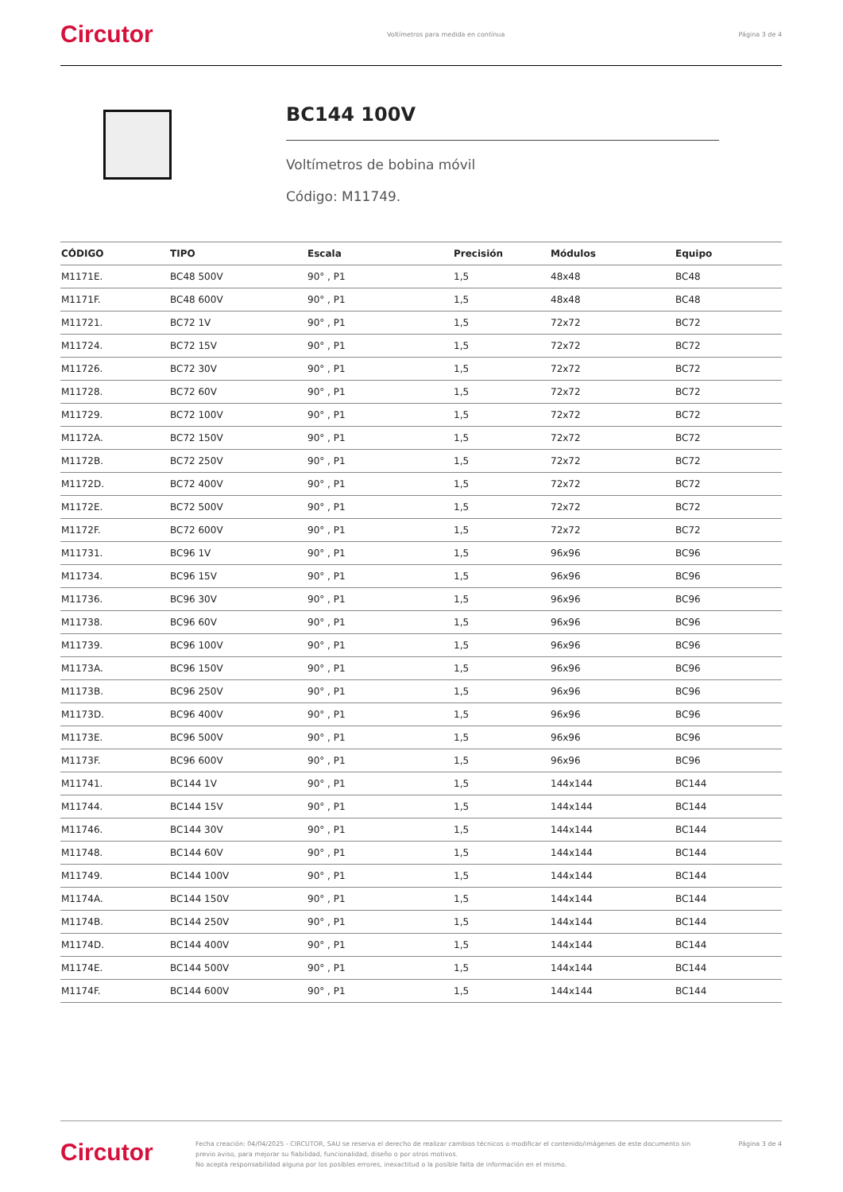Circutor Voltímetros para medida en contínua Página 3 de 4
BC144 100V
Voltímetros de bobina móvil
Código: M11749.
| CÓDIGO | TIPO | Escala | Precisión | Módulos | Equipo |
| --- | --- | --- | --- | --- | --- |
| M1171E. | BC48 500V | 90° , P1 | 1,5 | 48x48 | BC48 |
| M1171F. | BC48 600V | 90° , P1 | 1,5 | 48x48 | BC48 |
| M11721. | BC72 1V | 90° , P1 | 1,5 | 72x72 | BC72 |
| M11724. | BC72 15V | 90° , P1 | 1,5 | 72x72 | BC72 |
| M11726. | BC72 30V | 90° , P1 | 1,5 | 72x72 | BC72 |
| M11728. | BC72 60V | 90° , P1 | 1,5 | 72x72 | BC72 |
| M11729. | BC72 100V | 90° , P1 | 1,5 | 72x72 | BC72 |
| M1172A. | BC72 150V | 90° , P1 | 1,5 | 72x72 | BC72 |
| M1172B. | BC72 250V | 90° , P1 | 1,5 | 72x72 | BC72 |
| M1172D. | BC72 400V | 90° , P1 | 1,5 | 72x72 | BC72 |
| M1172E. | BC72 500V | 90° , P1 | 1,5 | 72x72 | BC72 |
| M1172F. | BC72 600V | 90° , P1 | 1,5 | 72x72 | BC72 |
| M11731. | BC96 1V | 90° , P1 | 1,5 | 96x96 | BC96 |
| M11734. | BC96 15V | 90° , P1 | 1,5 | 96x96 | BC96 |
| M11736. | BC96 30V | 90° , P1 | 1,5 | 96x96 | BC96 |
| M11738. | BC96 60V | 90° , P1 | 1,5 | 96x96 | BC96 |
| M11739. | BC96 100V | 90° , P1 | 1,5 | 96x96 | BC96 |
| M1173A. | BC96 150V | 90° , P1 | 1,5 | 96x96 | BC96 |
| M1173B. | BC96 250V | 90° , P1 | 1,5 | 96x96 | BC96 |
| M1173D. | BC96 400V | 90° , P1 | 1,5 | 96x96 | BC96 |
| M1173E. | BC96 500V | 90° , P1 | 1,5 | 96x96 | BC96 |
| M1173F. | BC96 600V | 90° , P1 | 1,5 | 96x96 | BC96 |
| M11741. | BC144 1V | 90° , P1 | 1,5 | 144x144 | BC144 |
| M11744. | BC144 15V | 90° , P1 | 1,5 | 144x144 | BC144 |
| M11746. | BC144 30V | 90° , P1 | 1,5 | 144x144 | BC144 |
| M11748. | BC144 60V | 90° , P1 | 1,5 | 144x144 | BC144 |
| M11749. | BC144 100V | 90° , P1 | 1,5 | 144x144 | BC144 |
| M1174A. | BC144 150V | 90° , P1 | 1,5 | 144x144 | BC144 |
| M1174B. | BC144 250V | 90° , P1 | 1,5 | 144x144 | BC144 |
| M1174D. | BC144 400V | 90° , P1 | 1,5 | 144x144 | BC144 |
| M1174E. | BC144 500V | 90° , P1 | 1,5 | 144x144 | BC144 |
| M1174F. | BC144 600V | 90° , P1 | 1,5 | 144x144 | BC144 |
Circutor Fecha creación: 04/04/2025 - CIRCUTOR, SAU se reserva el derecho de realizar cambios técnicos o modificar el contenido/imágenes de este documento sin previo aviso, para mejorar su fiabilidad, funcionalidad, diseño o por otros motivos.
No acepta responsabilidad alguna por los posibles errores, inexactitud o la posible falta de información en el mismo. Página 3 de 4